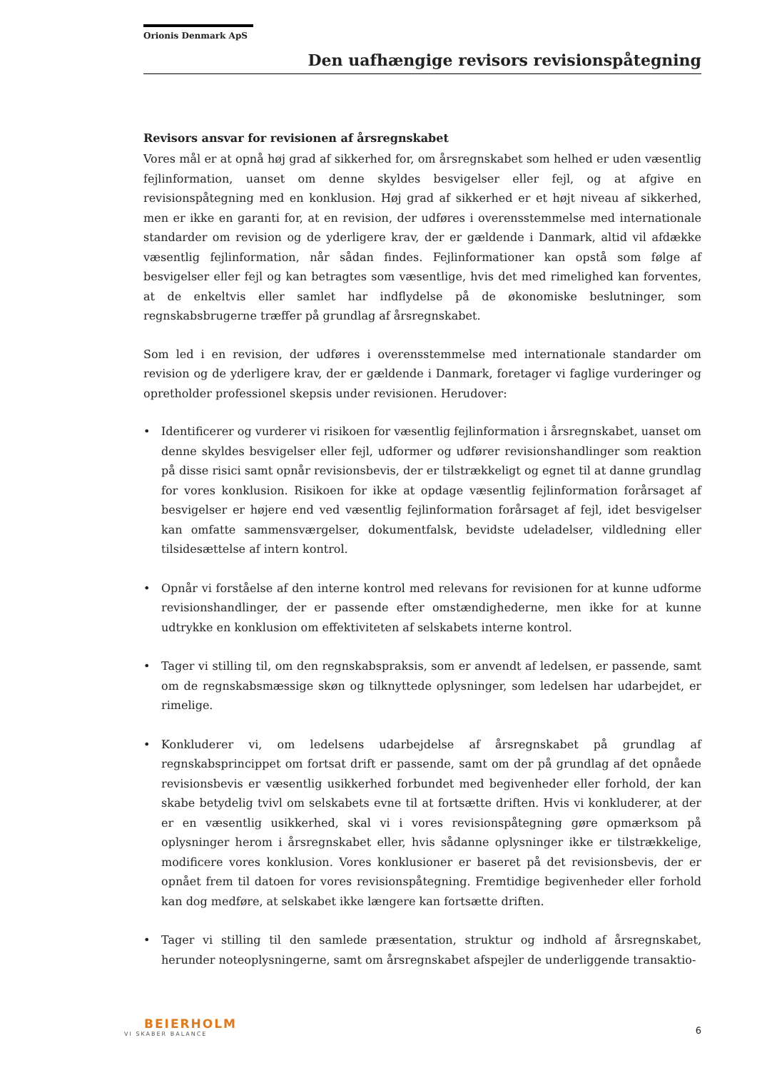Orionis Denmark ApS
Den uafhængige revisors revisionspåtegning
Revisors ansvar for revisionen af årsregnskabet
Vores mål er at opnå høj grad af sikkerhed for, om årsregnskabet som helhed er uden væsentlig fejlinformation, uanset om denne skyldes besvigelser eller fejl, og at afgive en revisionspåtegning med en konklusion. Høj grad af sikkerhed er et højt niveau af sikkerhed, men er ikke en garanti for, at en revision, der udføres i overensstemmelse med internationale standarder om revision og de yderligere krav, der er gældende i Danmark, altid vil afdække væsentlig fejlinformation, når sådan findes. Fejlinformationer kan opstå som følge af besvigelser eller fejl og kan betragtes som væsentlige, hvis det med rimelighed kan forventes, at de enkeltvis eller samlet har indflydelse på de økonomiske beslutninger, som regnskabsbrugerne træffer på grundlag af årsregnskabet.
Som led i en revision, der udføres i overensstemmelse med internationale standarder om revision og de yderligere krav, der er gældende i Danmark, foretager vi faglige vurderinger og opretholder professionel skepsis under revisionen. Herudover:
• Identificerer og vurderer vi risikoen for væsentlig fejlinformation i årsregnskabet, uanset om denne skyldes besvigelser eller fejl, udformer og udfører revisionshandlinger som reaktion på disse risici samt opnår revisionsbevis, der er tilstrækkeligt og egnet til at danne grundlag for vores konklusion. Risikoen for ikke at opdage væsentlig fejlinformation forårsaget af besvigelser er højere end ved væsentlig fejlinformation forårsaget af fejl, idet besvigelser kan omfatte sammensværgelser, dokumentfalsk, bevidste udeladelser, vildledning eller tilsidesættelse af intern kontrol.
• Opnår vi forståelse af den interne kontrol med relevans for revisionen for at kunne udforme revisionshandlinger, der er passende efter omstændighederne, men ikke for at kunne udtrykke en konklusion om effektiviteten af selskabets interne kontrol.
• Tager vi stilling til, om den regnskabspraksis, som er anvendt af ledelsen, er passende, samt om de regnskabsmæssige skøn og tilknyttede oplysninger, som ledelsen har udarbejdet, er rimelige.
• Konkluderer vi, om ledelsens udarbejdelse af årsregnskabet på grundlag af regnskabsprincippet om fortsat drift er passende, samt om der på grundlag af det opnåede revisionsbevis er væsentlig usikkerhed forbundet med begivenheder eller forhold, der kan skabe betydelig tvivl om selskabets evne til at fortsætte driften. Hvis vi konkluderer, at der er en væsentlig usikkerhed, skal vi i vores revisionspåtegning gøre opmærksom på oplysninger herom i årsregnskabet eller, hvis sådanne oplysninger ikke er tilstrækkelige, modificere vores konklusion. Vores konklusioner er baseret på det revisionsbevis, der er opnået frem til datoen for vores revisionspåtegning. Fremtidige begivenheder eller forhold kan dog medføre, at selskabet ikke længere kan fortsætte driften.
• Tager vi stilling til den samlede præsentation, struktur og indhold af årsregnskabet, herunder noteoplysningerne, samt om årsregnskabet afspejler de underliggende transaktio-
BEIERHOLM
VI SKABER BALANCE
6